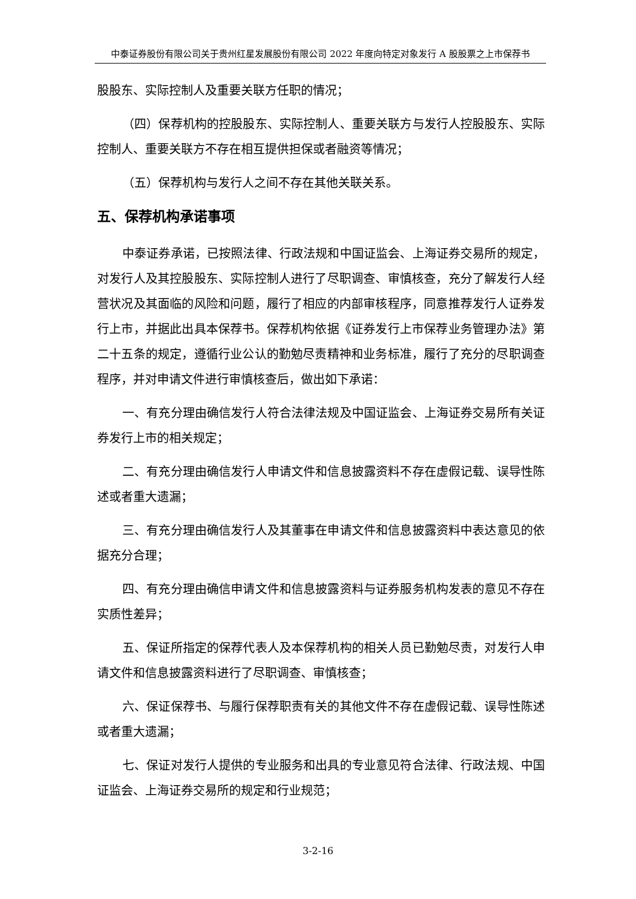中泰证券股份有限公司关于贵州红星发展股份有限公司 2022 年度向特定对象发行 A 股股票之上市保荐书
股股东、实际控制人及重要关联方任职的情况；
（四）保荐机构的控股股东、实际控制人、重要关联方与发行人控股股东、实际控制人、重要关联方不存在相互提供担保或者融资等情况；
（五）保荐机构与发行人之间不存在其他关联关系。
五、保荐机构承诺事项
中泰证券承诺，已按照法律、行政法规和中国证监会、上海证券交易所的规定，对发行人及其控股股东、实际控制人进行了尽职调查、审慎核查，充分了解发行人经营状况及其面临的风险和问题，履行了相应的内部审核程序，同意推荐发行人证券发行上市，并据此出具本保荐书。保荐机构依据《证券发行上市保荐业务管理办法》第二十五条的规定，遵循行业公认的勤勉尽责精神和业务标准，履行了充分的尽职调查程序，并对申请文件进行审慎核查后，做出如下承诺：
一、有充分理由确信发行人符合法律法规及中国证监会、上海证券交易所有关证券发行上市的相关规定；
二、有充分理由确信发行人申请文件和信息披露资料不存在虚假记载、误导性陈述或者重大遗漏；
三、有充分理由确信发行人及其董事在申请文件和信息披露资料中表达意见的依据充分合理；
四、有充分理由确信申请文件和信息披露资料与证券服务机构发表的意见不存在实质性差异；
五、保证所指定的保荐代表人及本保荐机构的相关人员已勤勉尽责，对发行人申请文件和信息披露资料进行了尽职调查、审慎核查；
六、保证保荐书、与履行保荐职责有关的其他文件不存在虚假记载、误导性陈述或者重大遗漏；
七、保证对发行人提供的专业服务和出具的专业意见符合法律、行政法规、中国证监会、上海证券交易所的规定和行业规范；
3-2-16